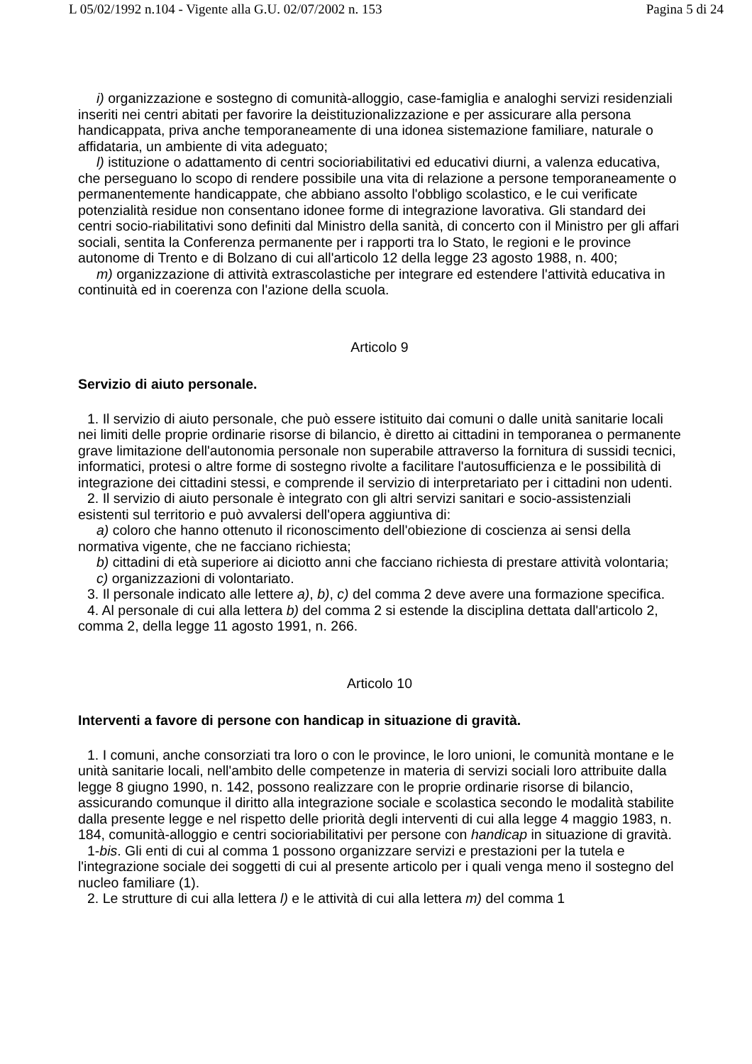L 05/02/1992 n.104 - Vigente alla G.U. 02/07/2002 n. 153 Pagina 5 di 24
i) organizzazione e sostegno di comunità-alloggio, case-famiglia e analoghi servizi residenziali inseriti nei centri abitati per favorire la deistituzionalizzazione e per assicurare alla persona handicappata, priva anche temporaneamente di una idonea sistemazione familiare, naturale o affidataria, un ambiente di vita adeguato;
l) istituzione o adattamento di centri socioriabilitativi ed educativi diurni, a valenza educativa, che perseguano lo scopo di rendere possibile una vita di relazione a persone temporaneamente o permanentemente handicappate, che abbiano assolto l'obbligo scolastico, e le cui verificate potenzialità residue non consentano idonee forme di integrazione lavorativa. Gli standard dei centri socio-riabilitativi sono definiti dal Ministro della sanità, di concerto con il Ministro per gli affari sociali, sentita la Conferenza permanente per i rapporti tra lo Stato, le regioni e le province autonome di Trento e di Bolzano di cui all'articolo 12 della legge 23 agosto 1988, n. 400;
m) organizzazione di attività extrascolastiche per integrare ed estendere l'attività educativa in continuità ed in coerenza con l'azione della scuola.
Articolo 9
Servizio di aiuto personale.
1. Il servizio di aiuto personale, che può essere istituito dai comuni o dalle unità sanitarie locali nei limiti delle proprie ordinarie risorse di bilancio, è diretto ai cittadini in temporanea o permanente grave limitazione dell'autonomia personale non superabile attraverso la fornitura di sussidi tecnici, informatici, protesi o altre forme di sostegno rivolte a facilitare l'autosufficienza e le possibilità di integrazione dei cittadini stessi, e comprende il servizio di interpretariato per i cittadini non udenti.
2. Il servizio di aiuto personale è integrato con gli altri servizi sanitari e socio-assistenziali esistenti sul territorio e può avvalersi dell'opera aggiuntiva di:
a) coloro che hanno ottenuto il riconoscimento dell'obiezione di coscienza ai sensi della normativa vigente, che ne facciano richiesta;
b) cittadini di età superiore ai diciotto anni che facciano richiesta di prestare attività volontaria;
c) organizzazioni di volontariato.
3. Il personale indicato alle lettere a), b), c) del comma 2 deve avere una formazione specifica.
4. Al personale di cui alla lettera b) del comma 2 si estende la disciplina dettata dall'articolo 2, comma 2, della legge 11 agosto 1991, n. 266.
Articolo 10
Interventi a favore di persone con handicap in situazione di gravità.
1. I comuni, anche consorziati tra loro o con le province, le loro unioni, le comunità montane e le unità sanitarie locali, nell'ambito delle competenze in materia di servizi sociali loro attribuite dalla legge 8 giugno 1990, n. 142, possono realizzare con le proprie ordinarie risorse di bilancio, assicurando comunque il diritto alla integrazione sociale e scolastica secondo le modalità stabilite dalla presente legge e nel rispetto delle priorità degli interventi di cui alla legge 4 maggio 1983, n. 184, comunità-alloggio e centri socioriabilitativi per persone con handicap in situazione di gravità.
1-bis. Gli enti di cui al comma 1 possono organizzare servizi e prestazioni per la tutela e l'integrazione sociale dei soggetti di cui al presente articolo per i quali venga meno il sostegno del nucleo familiare (1).
2. Le strutture di cui alla lettera l) e le attività di cui alla lettera m) del comma 1